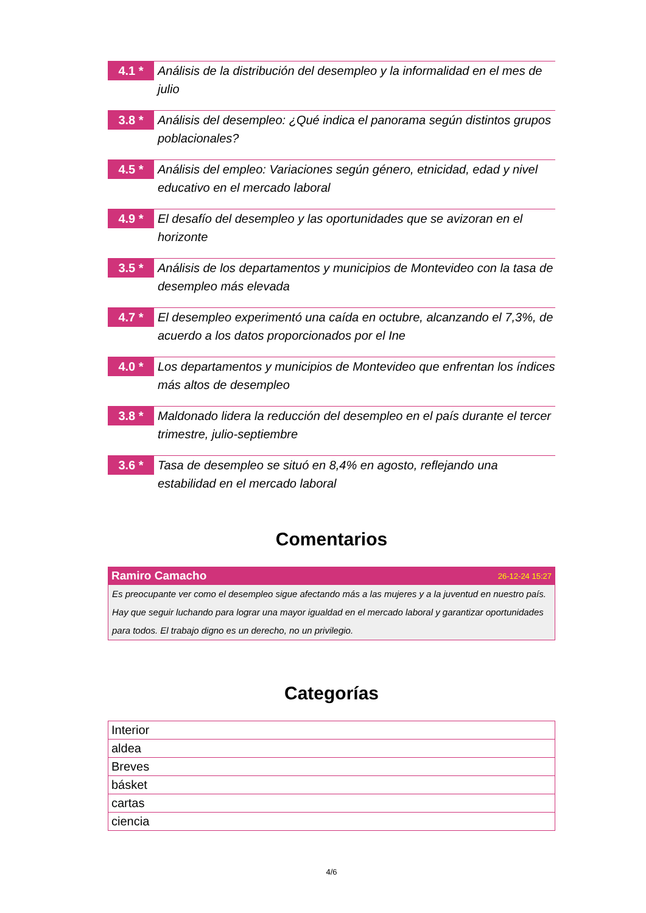4.1 *
Análisis de la distribución del desempleo y la informalidad en el mes de julio
3.8 *
Análisis del desempleo: ¿Qué indica el panorama según distintos grupos poblacionales?
4.5 *
Análisis del empleo: Variaciones según género, etnicidad, edad y nivel educativo en el mercado laboral
4.9 *
El desafío del desempleo y las oportunidades que se avizoran en el horizonte
3.5 *
Análisis de los departamentos y municipios de Montevideo con la tasa de desempleo más elevada
4.7 *
El desempleo experimentó una caída en octubre, alcanzando el 7,3%, de acuerdo a los datos proporcionados por el Ine
4.0 *
Los departamentos y municipios de Montevideo que enfrentan los índices más altos de desempleo
3.8 *
Maldonado lidera la reducción del desempleo en el país durante el tercer trimestre, julio-septiembre
3.6 *
Tasa de desempleo se situó en 8,4% en agosto, reflejando una estabilidad en el mercado laboral
Comentarios
Ramiro Camacho 26-12-24 15:27
Es preocupante ver como el desempleo sigue afectando más a las mujeres y a la juventud en nuestro país. Hay que seguir luchando para lograr una mayor igualdad en el mercado laboral y garantizar oportunidades para todos. El trabajo digno es un derecho, no un privilegio.
Categorías
| Interior |
| aldea |
| Breves |
| básket |
| cartas |
| ciencia |
4/6